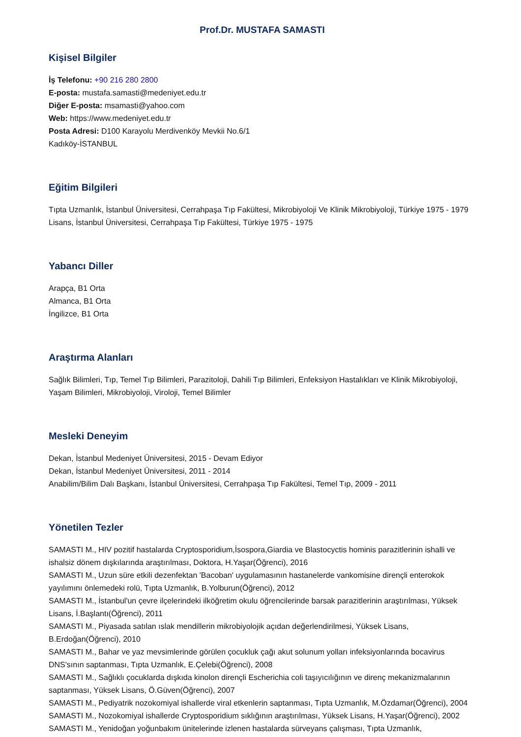Prof.Dr. MUSTAFA SAMASTI
Kişisel Bilgiler
İş Telefonu: +90 216 280 2800
E-posta: mustafa.samasti@medeniyet.edu.tr
Diğer E-posta: msamasti@yahoo.com
Web: https://www.medeniyet.edu.tr
Posta Adresi: D100 Karayolu Merdivenköy Mevkii No.6/1
Kadıköy-İSTANBUL
Eğitim Bilgileri
Tıpta Uzmanlık, İstanbul Üniversitesi, Cerrahpaşa Tıp Fakültesi, Mikrobiyoloji Ve Klinik Mikrobiyoloji, Türkiye 1975 - 1979
Lisans, İstanbul Üniversitesi, Cerrahpaşa Tıp Fakültesi, Türkiye 1975 - 1975
Yabancı Diller
Arapça, B1 Orta
Almanca, B1 Orta
İngilizce, B1 Orta
Araştırma Alanları
Sağlık Bilimleri, Tıp, Temel Tıp Bilimleri, Parazitoloji, Dahili Tıp Bilimleri, Enfeksiyon Hastalıkları ve Klinik Mikrobiyoloji, Yaşam Bilimleri, Mikrobiyoloji, Viroloji, Temel Bilimler
Mesleki Deneyim
Dekan, İstanbul Medeniyet Üniversitesi, 2015 - Devam Ediyor
Dekan, İstanbul Medeniyet Üniversitesi, 2011 - 2014
Anabilim/Bilim Dalı Başkanı, İstanbul Üniversitesi, Cerrahpaşa Tıp Fakültesi, Temel Tıp, 2009 - 2011
Yönetilen Tezler
SAMASTI M., HIV pozitif hastalarda Cryptosporidium,İsospora,Giardia ve Blastocyctis hominis parazitlerinin ishalli ve ishalsiz dönem dışkılarında araştırılması, Doktora, H.Yaşar(Öğrenci), 2016
SAMASTI M., Uzun süre etkili dezenfektan 'Bacoban' uygulamasının hastanelerde vankomisine dirençli enterokok yayılımını önlemedeki rolü, Tıpta Uzmanlık, B.Yolburun(Öğrenci), 2012
SAMASTI M., İstanbul'un çevre ilçelerindeki ilköğretim okulu öğrencilerinde barsak parazitlerinin araştırılması, Yüksek Lisans, İ.Başlantı(Öğrenci), 2011
SAMASTI M., Piyasada satılan ıslak mendillerin mikrobiyolojik açıdan değerlendirilmesi, Yüksek Lisans, B.Erdoğan(Öğrenci), 2010
SAMASTI M., Bahar ve yaz mevsimlerinde görülen çocukluk çağı akut solunum yolları infeksiyonlarında bocavirus DNS'sının saptanması, Tıpta Uzmanlık, E.Çelebi(Öğrenci), 2008
SAMASTI M., Sağlıklı çocuklarda dışkıda kinolon dirençli Escherichia coli taşıyıcılığının ve direnç mekanizmalarının saptanması, Yüksek Lisans, Ö.Güven(Öğrenci), 2007
SAMASTI M., Pediyatrik nozokomiyal ishallerde viral etkenlerin saptanması, Tıpta Uzmanlık, M.Özdamar(Öğrenci), 2004
SAMASTI M., Nozokomiyal ishallerde Cryptosporidium sıklığının araştırılması, Yüksek Lisans, H.Yaşar(Öğrenci), 2002
SAMASTI M., Yenidoğan yoğunbakım ünitelerinde izlenen hastalarda sürveyans çalışması, Tıpta Uzmanlık,